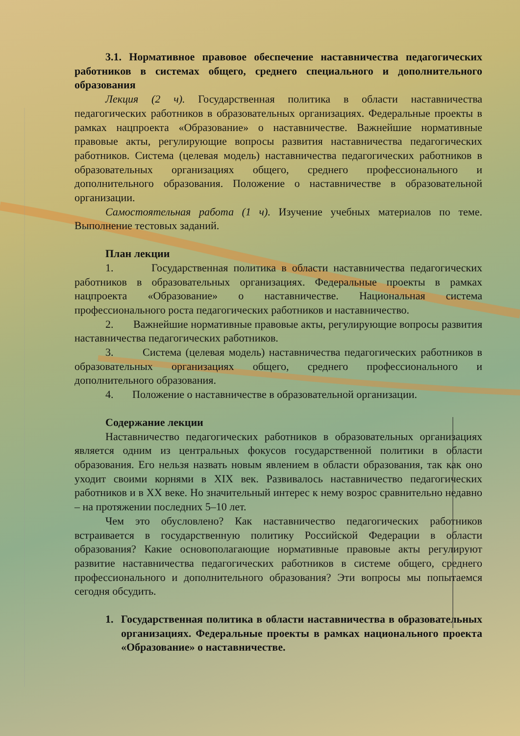3.1. Нормативное правовое обеспечение наставничества педагогических работников в системах общего, среднего специального и дополнительного образования
Лекция (2 ч). Государственная политика в области наставничества педагогических работников в образовательных организациях. Федеральные проекты в рамках нацпроекта «Образование» о наставничестве. Важнейшие нормативные правовые акты, регулирующие вопросы развития наставничества педагогических работников. Система (целевая модель) наставничества педагогических работников в образовательных организациях общего, среднего профессионального и дополнительного образования. Положение о наставничестве в образовательной организации.
Самостоятельная работа (1 ч). Изучение учебных материалов по теме. Выполнение тестовых заданий.
План лекции
1. Государственная политика в области наставничества педагогических работников в образовательных организациях. Федеральные проекты в рамках нацпроекта «Образование» о наставничестве. Национальная система профессионального роста педагогических работников и наставничество.
2. Важнейшие нормативные правовые акты, регулирующие вопросы развития наставничества педагогических работников.
3. Система (целевая модель) наставничества педагогических работников в образовательных организациях общего, среднего профессионального и дополнительного образования.
4. Положение о наставничестве в образовательной организации.
Содержание лекции
Наставничество педагогических работников в образовательных организациях является одним из центральных фокусов государственной политики в области образования. Его нельзя назвать новым явлением в области образования, так как оно уходит своими корнями в XIX век. Развивалось наставничество педагогических работников и в XX веке. Но значительный интерес к нему возрос сравнительно недавно – на протяжении последних 5–10 лет.
Чем это обусловлено? Как наставничество педагогических работников встраивается в государственную политику Российской Федерации в области образования? Какие основополагающие нормативные правовые акты регулируют развитие наставничества педагогических работников в системе общего, среднего профессионального и дополнительного образования? Эти вопросы мы попытаемся сегодня обсудить.
1. Государственная политика в области наставничества в образовательных организациях. Федеральные проекты в рамках национального проекта «Образование» о наставничестве.